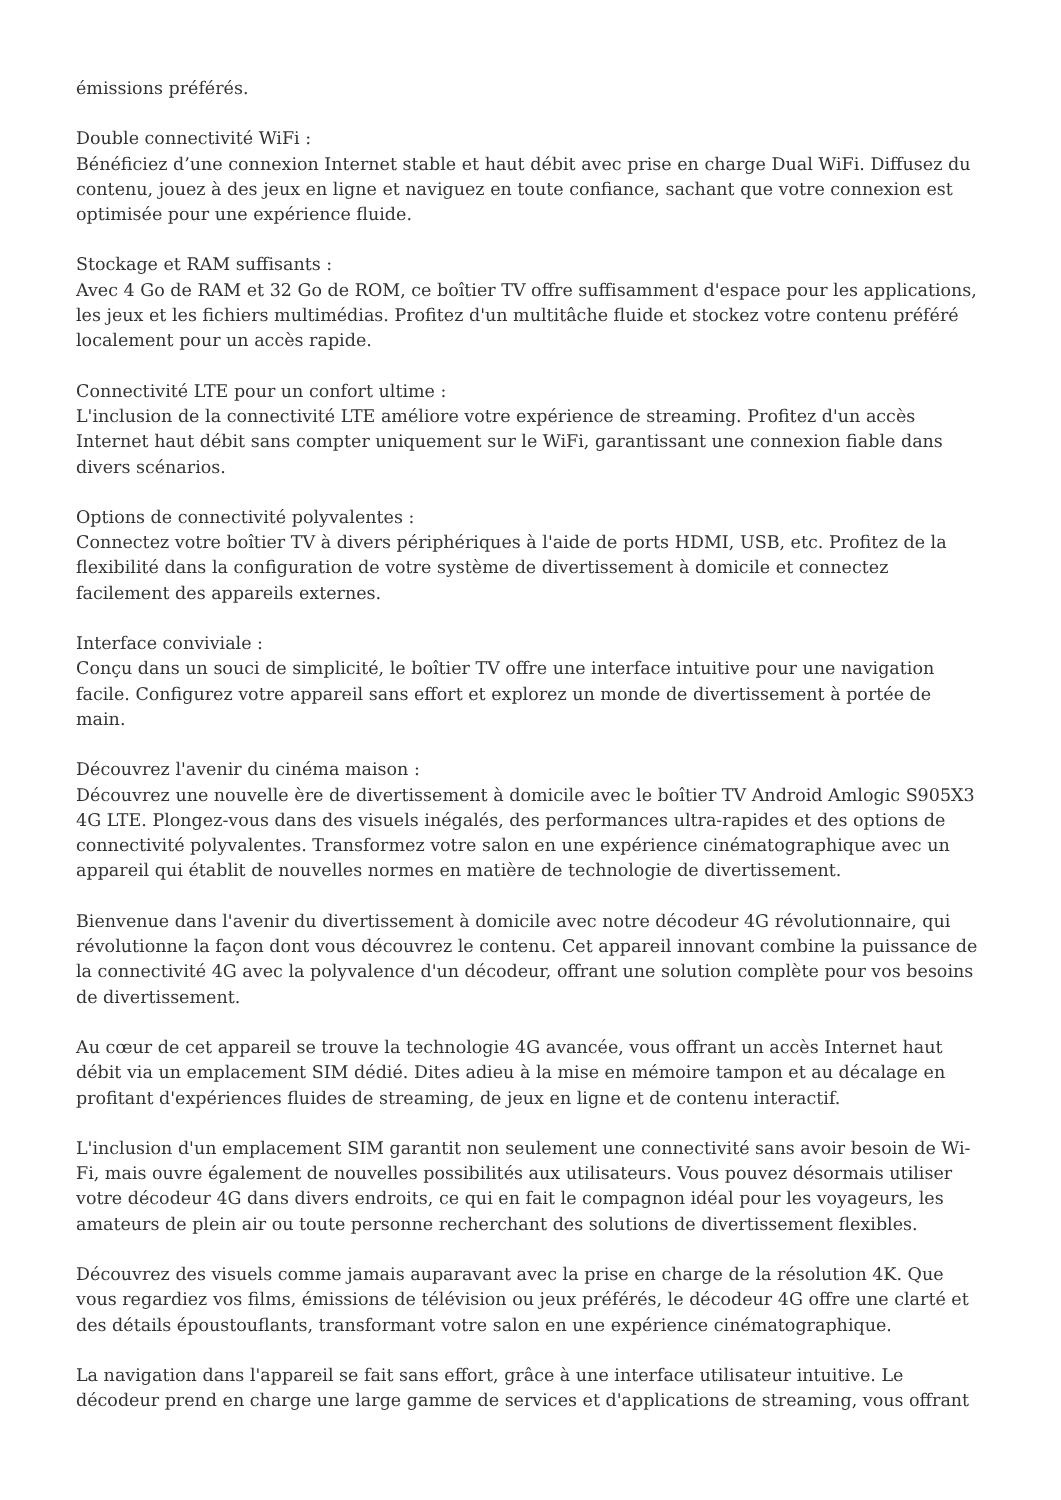émissions préférés.
Double connectivité WiFi :
Bénéficiez d’une connexion Internet stable et haut débit avec prise en charge Dual WiFi. Diffusez du contenu, jouez à des jeux en ligne et naviguez en toute confiance, sachant que votre connexion est optimisée pour une expérience fluide.
Stockage et RAM suffisants :
Avec 4 Go de RAM et 32 Go de ROM, ce boîtier TV offre suffisamment d'espace pour les applications, les jeux et les fichiers multimédias. Profitez d'un multitâche fluide et stockez votre contenu préféré localement pour un accès rapide.
Connectivité LTE pour un confort ultime :
L'inclusion de la connectivité LTE améliore votre expérience de streaming. Profitez d'un accès Internet haut débit sans compter uniquement sur le WiFi, garantissant une connexion fiable dans divers scénarios.
Options de connectivité polyvalentes :
Connectez votre boîtier TV à divers périphériques à l'aide de ports HDMI, USB, etc. Profitez de la flexibilité dans la configuration de votre système de divertissement à domicile et connectez facilement des appareils externes.
Interface conviviale :
Conçu dans un souci de simplicité, le boîtier TV offre une interface intuitive pour une navigation facile. Configurez votre appareil sans effort et explorez un monde de divertissement à portée de main.
Découvrez l'avenir du cinéma maison :
Découvrez une nouvelle ère de divertissement à domicile avec le boîtier TV Android Amlogic S905X3 4G LTE. Plongez-vous dans des visuels inégalés, des performances ultra-rapides et des options de connectivité polyvalentes. Transformez votre salon en une expérience cinématographique avec un appareil qui établit de nouvelles normes en matière de technologie de divertissement.
Bienvenue dans l'avenir du divertissement à domicile avec notre décodeur 4G révolutionnaire, qui révolutionne la façon dont vous découvrez le contenu. Cet appareil innovant combine la puissance de la connectivité 4G avec la polyvalence d'un décodeur, offrant une solution complète pour vos besoins de divertissement.
Au cœur de cet appareil se trouve la technologie 4G avancée, vous offrant un accès Internet haut débit via un emplacement SIM dédié. Dites adieu à la mise en mémoire tampon et au décalage en profitant d'expériences fluides de streaming, de jeux en ligne et de contenu interactif.
L'inclusion d'un emplacement SIM garantit non seulement une connectivité sans avoir besoin de Wi-Fi, mais ouvre également de nouvelles possibilités aux utilisateurs. Vous pouvez désormais utiliser votre décodeur 4G dans divers endroits, ce qui en fait le compagnon idéal pour les voyageurs, les amateurs de plein air ou toute personne recherchant des solutions de divertissement flexibles.
Découvrez des visuels comme jamais auparavant avec la prise en charge de la résolution 4K. Que vous regardiez vos films, émissions de télévision ou jeux préférés, le décodeur 4G offre une clarté et des détails époustouflants, transformant votre salon en une expérience cinématographique.
La navigation dans l'appareil se fait sans effort, grâce à une interface utilisateur intuitive. Le décodeur prend en charge une large gamme de services et d'applications de streaming, vous offrant